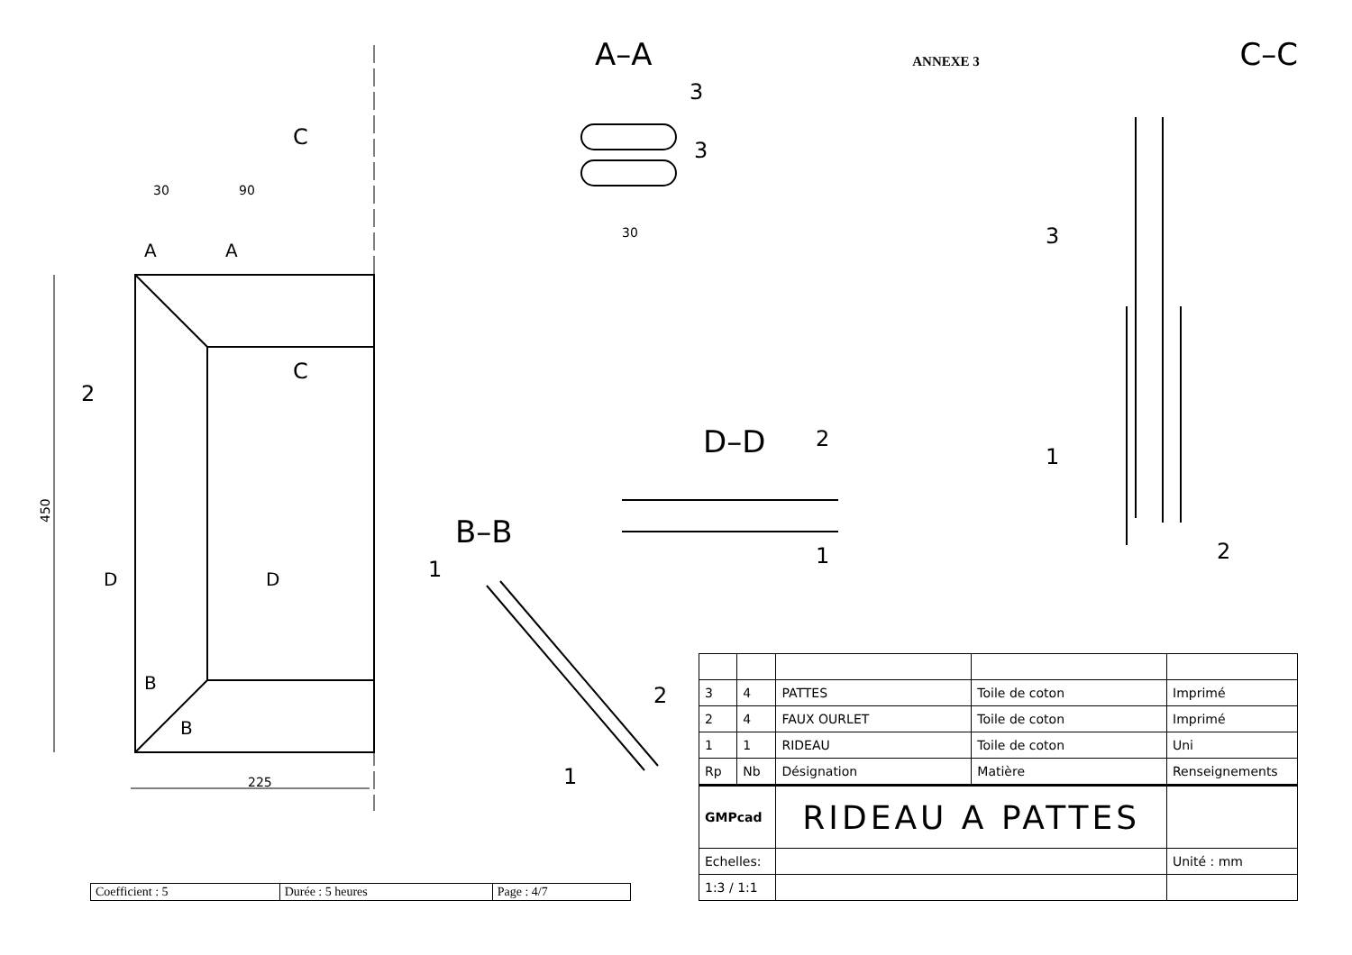450
225
30
90
30
2
1
C
C
A
A
D
D
B
B
3
3
2
1
2
1
3
1
2
A–A
ANNEXE 3
C–C
D–D
B–B
| Coefficient : 5 | Durée : 5 heures | Page : 4/7 |
| 3 | 4 | PATTES | Toile de coton | Imprimé |
| 2 | 4 | FAUX OURLET | Toile de coton | Imprimé |
| 1 | 1 | RIDEAU | Toile de coton | Uni |
| Rp | Nb | Désignation | Matière | Renseignements |
| GMPcad | | RIDEAU A PATTES | | |
| Echelles: | | | | Unité : mm |
| 1:3 / 1:1 | | | | |